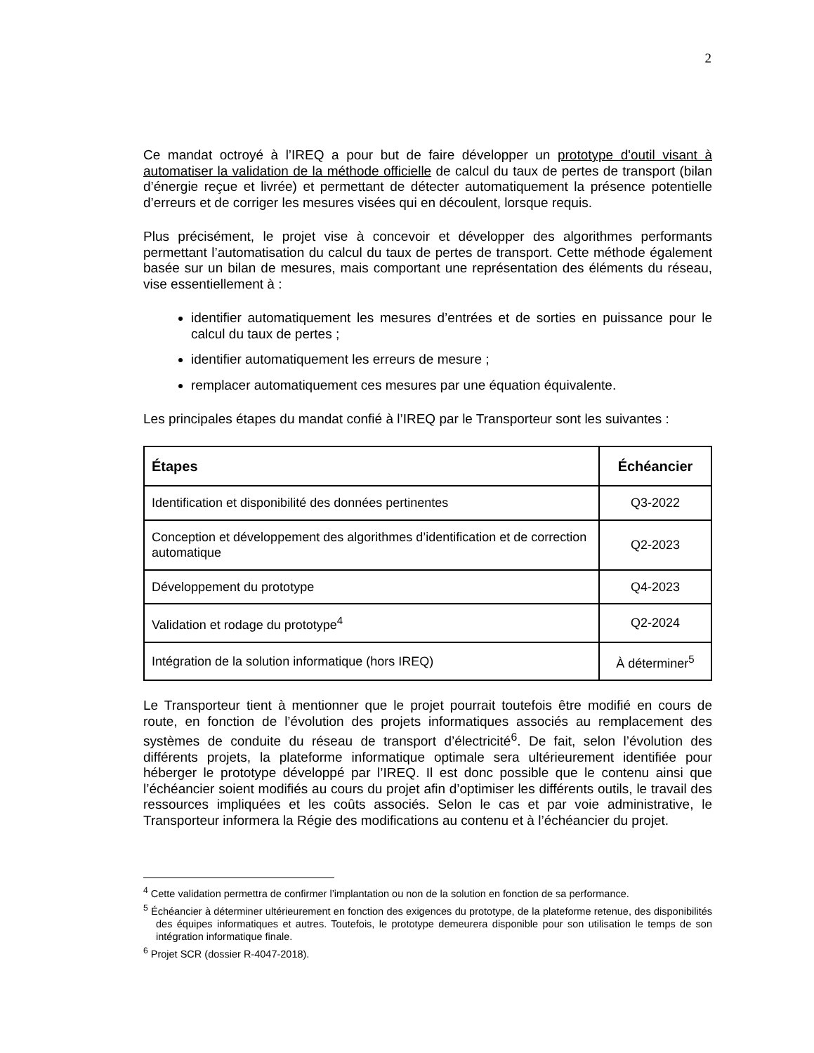2
Ce mandat octroyé à l’IREQ a pour but de faire développer un prototype d'outil visant à automatiser la validation de la méthode officielle de calcul du taux de pertes de transport (bilan d’énergie reçue et livrée) et permettant de détecter automatiquement la présence potentielle d’erreurs et de corriger les mesures visées qui en découlent, lorsque requis.
Plus précisément, le projet vise à concevoir et développer des algorithmes performants permettant l’automatisation du calcul du taux de pertes de transport. Cette méthode également basée sur un bilan de mesures, mais comportant une représentation des éléments du réseau, vise essentiellement à :
identifier automatiquement les mesures d’entrées et de sorties en puissance pour le calcul du taux de pertes ;
identifier automatiquement les erreurs de mesure ;
remplacer automatiquement ces mesures par une équation équivalente.
Les principales étapes du mandat confié à l’IREQ par le Transporteur sont les suivantes :
| Étapes | Échéancier |
| --- | --- |
| Identification et disponibilité des données pertinentes | Q3-2022 |
| Conception et développement des algorithmes d’identification et de correction automatique | Q2-2023 |
| Développement du prototype | Q4-2023 |
| Validation et rodage du prototype<sup>4</sup> | Q2-2024 |
| Intégration de la solution informatique (hors IREQ) | À déterminer<sup>5</sup> |
Le Transporteur tient à mentionner que le projet pourrait toutefois être modifié en cours de route, en fonction de l’évolution des projets informatiques associés au remplacement des systèmes de conduite du réseau de transport d’électricité<sup>6</sup>. De fait, selon l’évolution des différents projets, la plateforme informatique optimale sera ultérieurement identifiée pour héberger le prototype développé par l’IREQ. Il est donc possible que le contenu ainsi que l’échéancier soient modifiés au cours du projet afin d’optimiser les différents outils, le travail des ressources impliquées et les coûts associés. Selon le cas et par voie administrative, le Transporteur informera la Régie des modifications au contenu et à l’échéancier du projet.
<sup>4</sup> Cette validation permettra de confirmer l’implantation ou non de la solution en fonction de sa performance.
<sup>5</sup> Échéancier à déterminer ultérieurement en fonction des exigences du prototype, de la plateforme retenue, des disponibilités des équipes informatiques et autres. Toutefois, le prototype demeurera disponible pour son utilisation le temps de son intégration informatique finale.
<sup>6</sup> Projet SCR (dossier R-4047-2018).